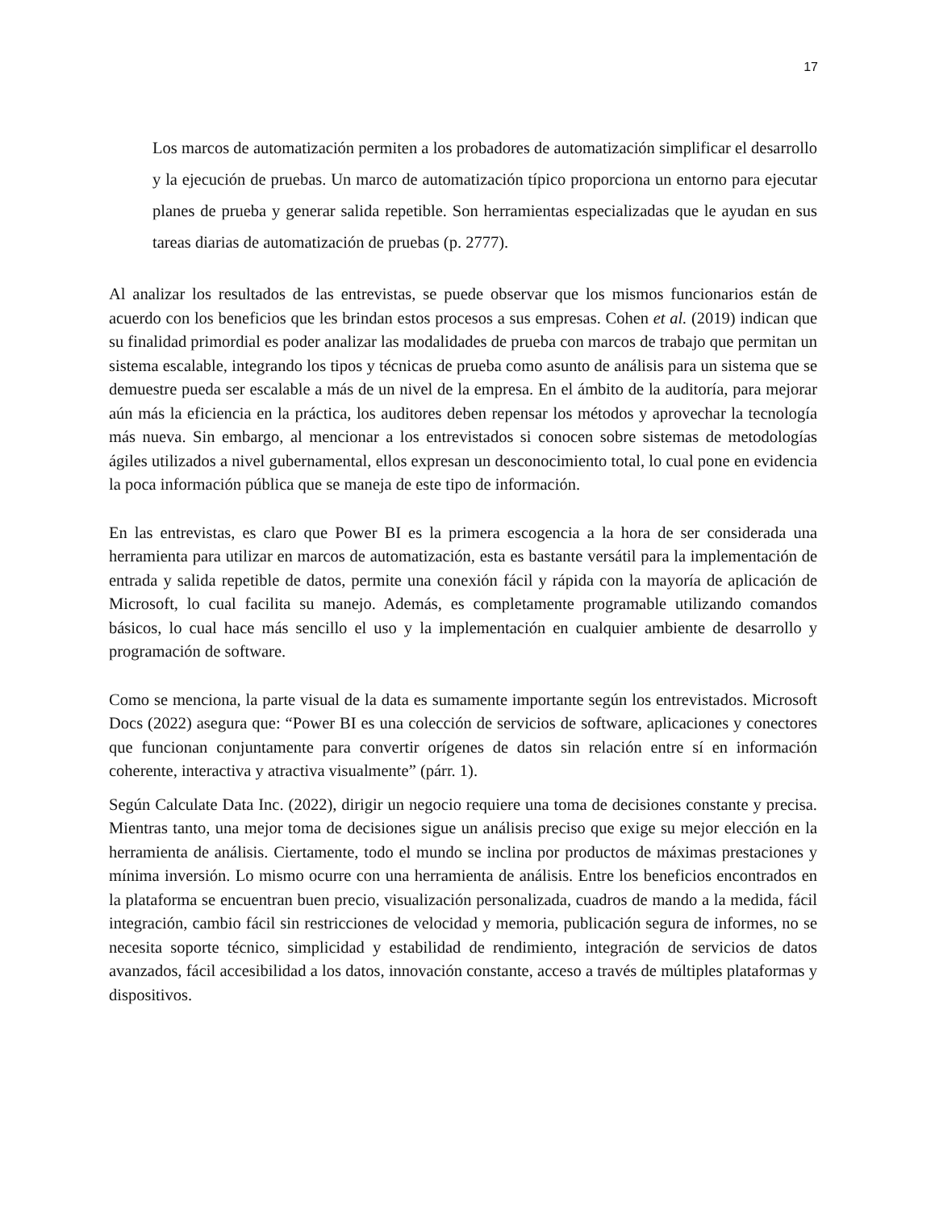17
Los marcos de automatización permiten a los probadores de automatización simplificar el desarrollo y la ejecución de pruebas. Un marco de automatización típico proporciona un entorno para ejecutar planes de prueba y generar salida repetible. Son herramientas especializadas que le ayudan en sus tareas diarias de automatización de pruebas (p. 2777).
Al analizar los resultados de las entrevistas, se puede observar que los mismos funcionarios están de acuerdo con los beneficios que les brindan estos procesos a sus empresas. Cohen et al. (2019) indican que su finalidad primordial es poder analizar las modalidades de prueba con marcos de trabajo que permitan un sistema escalable, integrando los tipos y técnicas de prueba como asunto de análisis para un sistema que se demuestre pueda ser escalable a más de un nivel de la empresa. En el ámbito de la auditoría, para mejorar aún más la eficiencia en la práctica, los auditores deben repensar los métodos y aprovechar la tecnología más nueva. Sin embargo, al mencionar a los entrevistados si conocen sobre sistemas de metodologías ágiles utilizados a nivel gubernamental, ellos expresan un desconocimiento total, lo cual pone en evidencia la poca información pública que se maneja de este tipo de información.
En las entrevistas, es claro que Power BI es la primera escogencia a la hora de ser considerada una herramienta para utilizar en marcos de automatización, esta es bastante versátil para la implementación de entrada y salida repetible de datos, permite una conexión fácil y rápida con la mayoría de aplicación de Microsoft, lo cual facilita su manejo. Además, es completamente programable utilizando comandos básicos, lo cual hace más sencillo el uso y la implementación en cualquier ambiente de desarrollo y programación de software.
Como se menciona, la parte visual de la data es sumamente importante según los entrevistados. Microsoft Docs (2022) asegura que: “Power BI es una colección de servicios de software, aplicaciones y conectores que funcionan conjuntamente para convertir orígenes de datos sin relación entre sí en información coherente, interactiva y atractiva visualmente” (párr. 1).
Según Calculate Data Inc. (2022), dirigir un negocio requiere una toma de decisiones constante y precisa. Mientras tanto, una mejor toma de decisiones sigue un análisis preciso que exige su mejor elección en la herramienta de análisis. Ciertamente, todo el mundo se inclina por productos de máximas prestaciones y mínima inversión. Lo mismo ocurre con una herramienta de análisis. Entre los beneficios encontrados en la plataforma se encuentran buen precio, visualización personalizada, cuadros de mando a la medida, fácil integración, cambio fácil sin restricciones de velocidad y memoria, publicación segura de informes, no se necesita soporte técnico, simplicidad y estabilidad de rendimiento, integración de servicios de datos avanzados, fácil accesibilidad a los datos, innovación constante, acceso a través de múltiples plataformas y dispositivos.